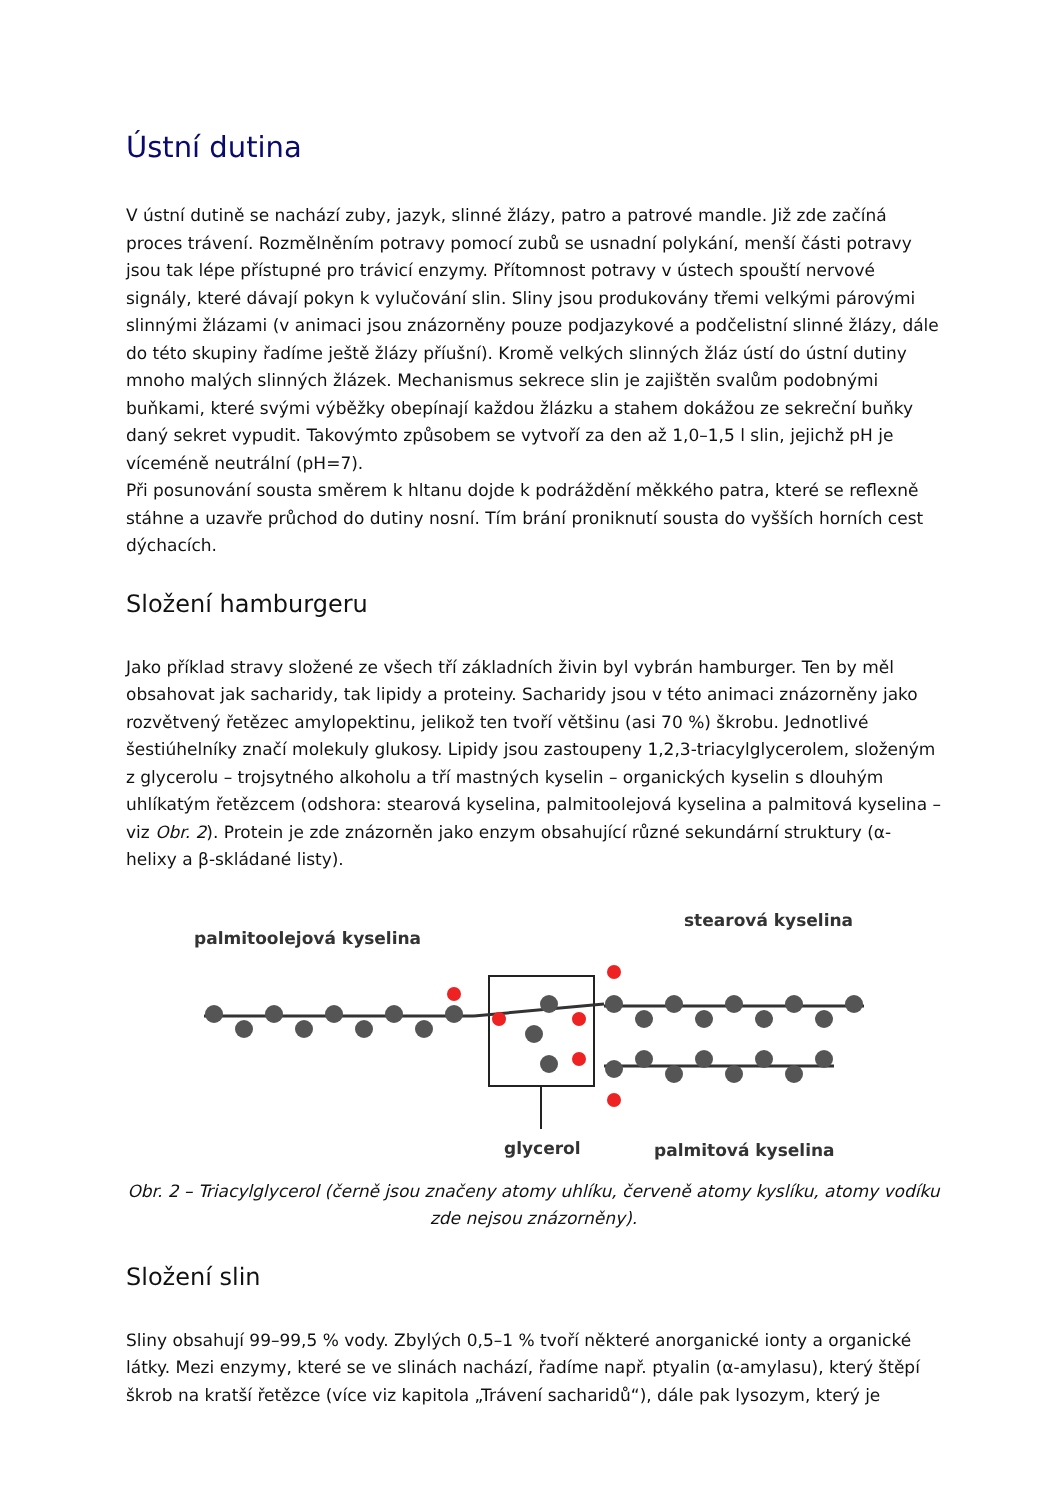Ústní dutina
V ústní dutině se nachází zuby, jazyk, slinné žlázy, patro a patrové mandle. Již zde začíná proces trávení. Rozmělněním potravy pomocí zubů se usnadní polykání, menší části potravy jsou tak lépe přístupné pro trávicí enzymy. Přítomnost potravy v ústech spouští nervové signály, které dávají pokyn k vylučování slin. Sliny jsou produkovány třemi velkými párovými slinnými žlázami (v animaci jsou znázorněny pouze podjazykové a podčelistní slinné žlázy, dále do této skupiny řadíme ještě žlázy příušní). Kromě velkých slinných žláz ústí do ústní dutiny mnoho malých slinných žlázek. Mechanismus sekrece slin je zajištěn svalům podobnými buňkami, které svými výběžky obepínají každou žlázku a stahem dokážou ze sekreční buňky daný sekret vypudit. Takovýmto způsobem se vytvoří za den až 1,0–1,5 l slin, jejichž pH je víceméně neutrální (pH=7).
Při posunování sousta směrem k hltanu dojde k podráždění měkkého patra, které se reflexně stáhne a uzavře průchod do dutiny nosní. Tím brání proniknutí sousta do vyšších horních cest dýchacích.
Složení hamburgeru
Jako příklad stravy složené ze všech tří základních živin byl vybrán hamburger. Ten by měl obsahovat jak sacharidy, tak lipidy a proteiny. Sacharidy jsou v této animaci znázorněny jako rozvětvený řetězec amylopektinu, jelikož ten tvoří většinu (asi 70 %) škrobu. Jednotlivé šestiúhelníky značí molekuly glukosy. Lipidy jsou zastoupeny 1,2,3-triacylglycerolem, složeným z glycerolu – trojsytného alkoholu a tří mastných kyselin – organických kyselin s dlouhým uhlíkatým řetězcem (odshora: stearová kyselina, palmitoolejová kyselina a palmitová kyselina – viz Obr. 2). Protein je zde znázorněn jako enzym obsahující různé sekundární struktury (α-helixy a β-skládané listy).
palmitoolejová kyselina
stearová kyselina
glycerol
palmitová kyselina
Obr. 2 – Triacylglycerol (černě jsou značeny atomy uhlíku, červeně atomy kyslíku, atomy vodíku zde nejsou znázorněny).
Složení slin
Sliny obsahují 99–99,5 % vody. Zbylých 0,5–1 % tvoří některé anorganické ionty a organické látky. Mezi enzymy, které se ve slinách nachází, řadíme např. ptyalin (α-amylasu), který štěpí škrob na kratší řetězce (více viz kapitola „Trávení sacharidů“), dále pak lysozym, který je